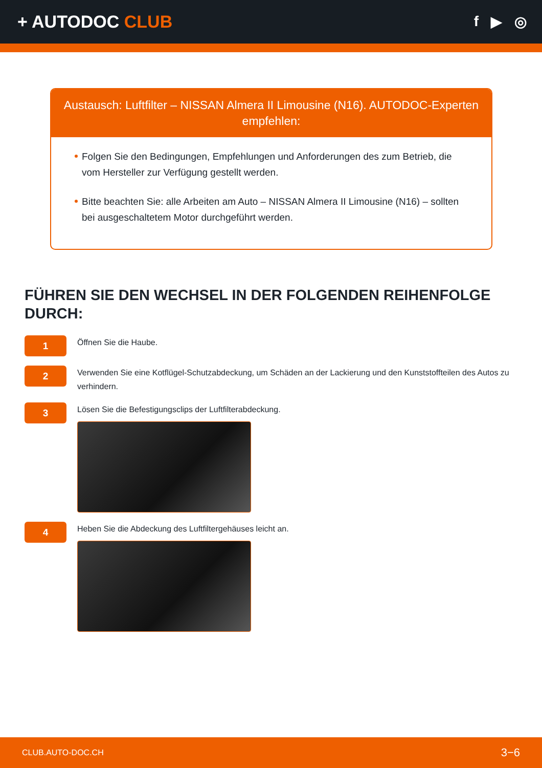+ AUTODOC CLUB
f ▶ ◎
Austausch: Luftfilter – NISSAN Almera II Limousine (N16). AUTODOC-Experten empfehlen:
Folgen Sie den Bedingungen, Empfehlungen und Anforderungen des zum Betrieb, die vom Hersteller zur Verfügung gestellt werden.
Bitte beachten Sie: alle Arbeiten am Auto – NISSAN Almera II Limousine (N16) – sollten bei ausgeschaltetem Motor durchgeführt werden.
FÜHREN SIE DEN WECHSEL IN DER FOLGENDEN REIHENFOLGE DURCH:
1
Öffnen Sie die Haube.
2
Verwenden Sie eine Kotflügel-Schutzabdeckung, um Schäden an der Lackierung und den Kunststoffteilen des Autos zu verhindern.
3
Lösen Sie die Befestigungsclips der Luftfilterabdeckung.
4
Heben Sie die Abdeckung des Luftfiltergehäuses leicht an.
CLUB.AUTO-DOC.CH 3−6